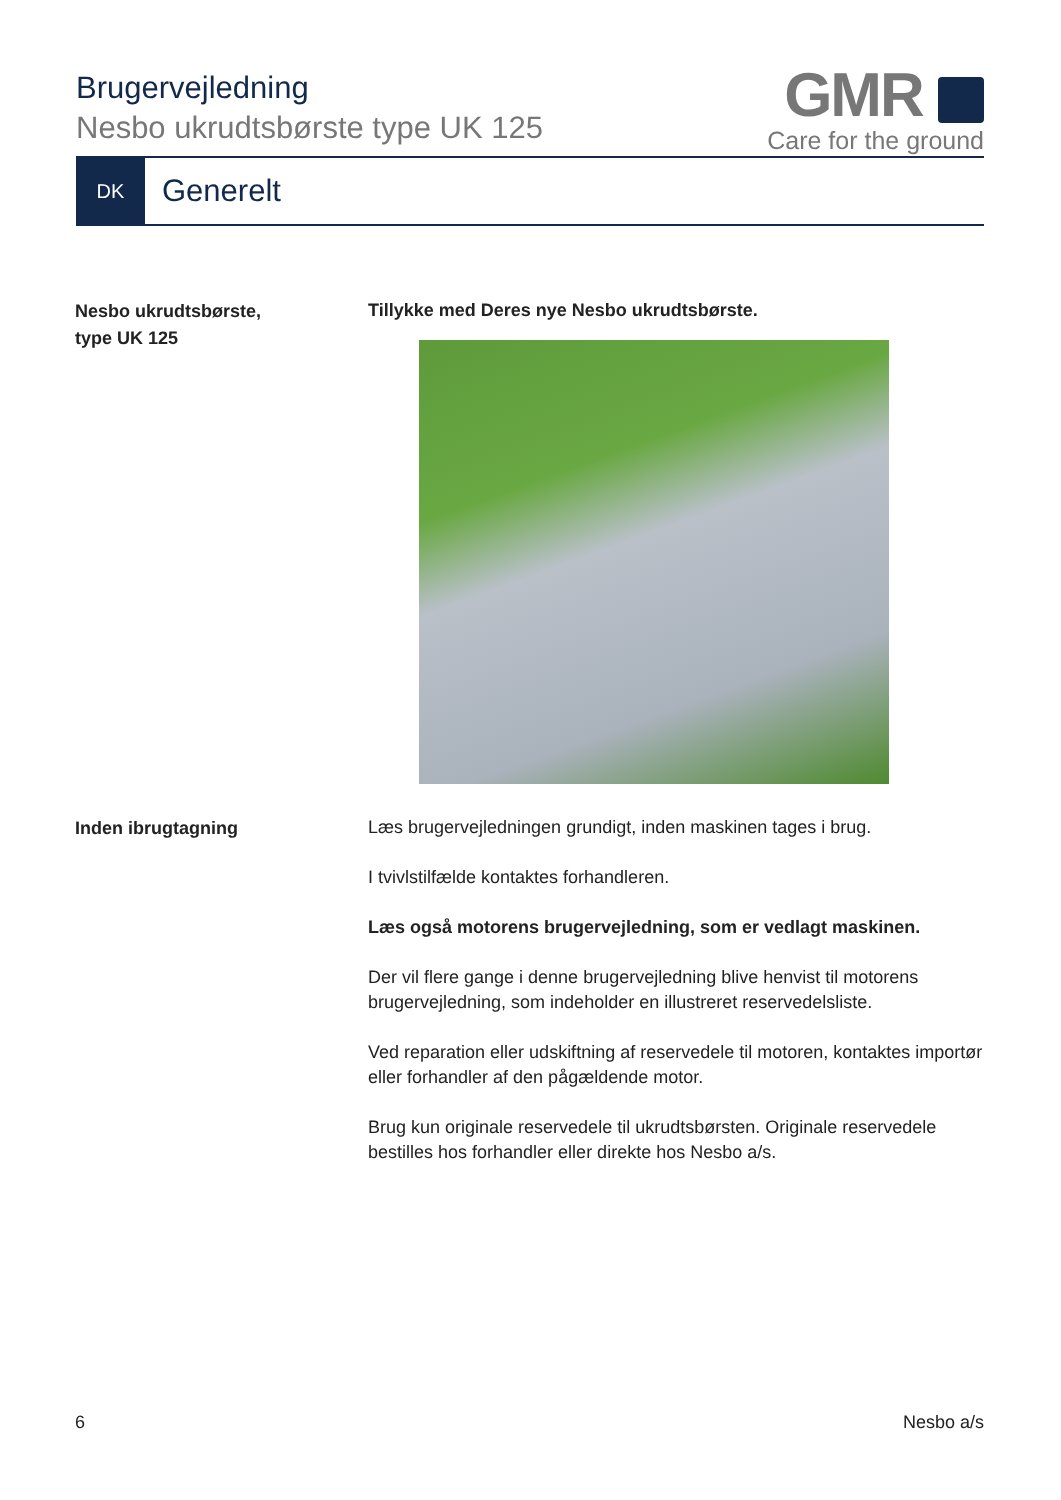Brugervejledning
Nesbo ukrudtsbørste type UK 125
GMR
Care for the ground
DK
Generelt
Nesbo ukrudtsbørste,
type UK 125
Tillykke med Deres nye Nesbo ukrudtsbørste.
Inden ibrugtagning
Læs brugervejledningen grundigt, inden maskinen tages i brug.
I tvivlstilfælde kontaktes forhandleren.
Læs også motorens brugervejledning, som er vedlagt maskinen.
Der vil flere gange i denne brugervejledning blive henvist til motorens brugervejledning, som indeholder en illustreret reservedelsliste.
Ved reparation eller udskiftning af reservedele til motoren, kontaktes importør eller forhandler af den pågældende motor.
Brug kun originale reservedele til ukrudtsbørsten. Originale reservedele bestilles hos forhandler eller direkte hos Nesbo a/s.
6 Nesbo a/s